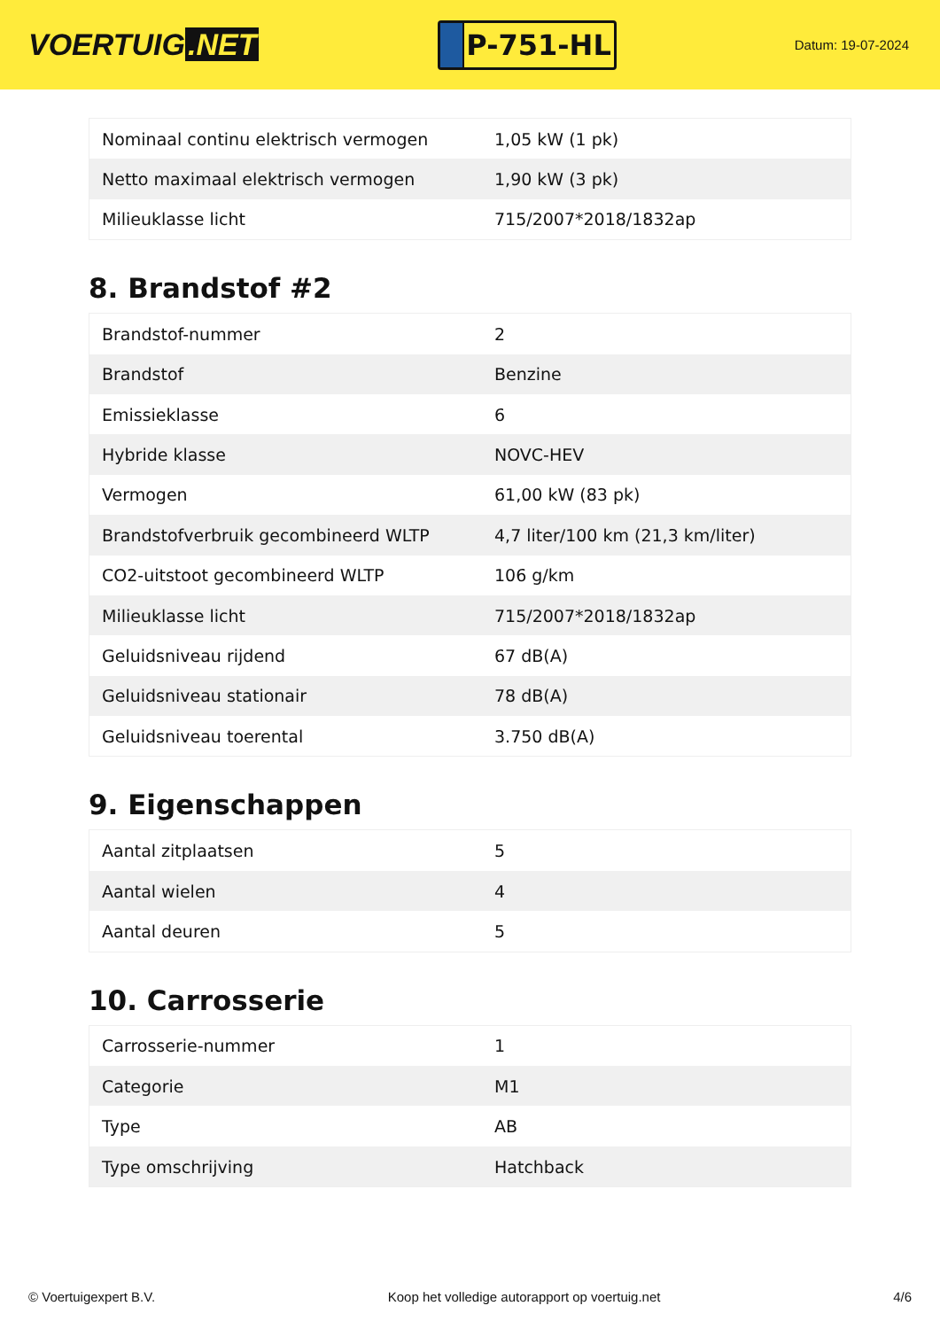VOERTUIG.NET
P-751-HL
Datum: 19-07-2024
| Nominaal continu elektrisch vermogen | 1,05 kW (1 pk) |
| Netto maximaal elektrisch vermogen | 1,90 kW (3 pk) |
| Milieuklasse licht | 715/2007*2018/1832ap |
8. Brandstof #2
| Brandstof-nummer | 2 |
| Brandstof | Benzine |
| Emissieklasse | 6 |
| Hybride klasse | NOVC-HEV |
| Vermogen | 61,00 kW (83 pk) |
| Brandstofverbruik gecombineerd WLTP | 4,7 liter/100 km (21,3 km/liter) |
| CO2-uitstoot gecombineerd WLTP | 106 g/km |
| Milieuklasse licht | 715/2007*2018/1832ap |
| Geluidsniveau rijdend | 67 dB(A) |
| Geluidsniveau stationair | 78 dB(A) |
| Geluidsniveau toerental | 3.750 dB(A) |
9. Eigenschappen
| Aantal zitplaatsen | 5 |
| Aantal wielen | 4 |
| Aantal deuren | 5 |
10. Carrosserie
| Carrosserie-nummer | 1 |
| Categorie | M1 |
| Type | AB |
| Type omschrijving | Hatchback |
© Voertuigexpert B.V. Koop het volledige autorapport op voertuig.net 4/6